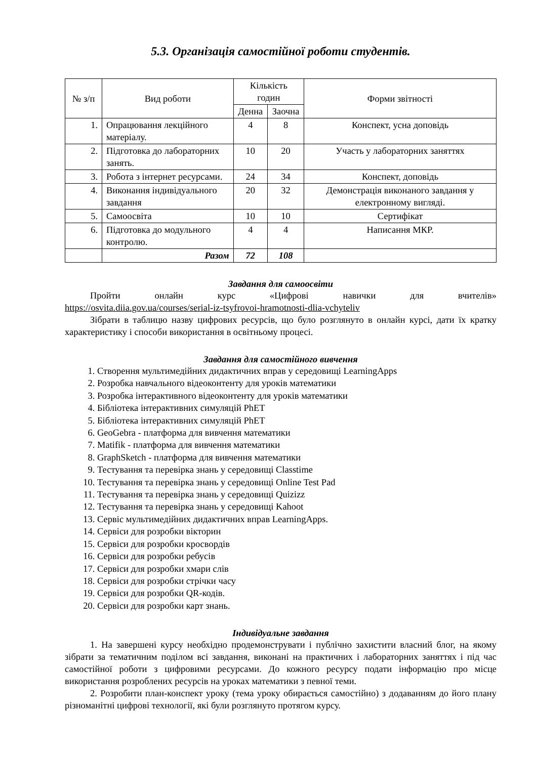5.3. Організація самостійної роботи студентів.
| № з/п | Вид роботи | Кількість годин | | Форми звітності |
| --- | --- | --- | --- | --- |
| | | Денна | Заочна | |
| 1. | Опрацювання лекційного матеріалу. | 4 | 8 | Конспект, усна доповідь |
| 2. | Підготовка до лабораторних занять. | 10 | 20 | Участь у лабораторних заняттях |
| 3. | Робота з інтернет ресурсами. | 24 | 34 | Конспект, доповідь |
| 4. | Виконання індивідуального завдання | 20 | 32 | Демонстрація виконаного завдання у електронному вигляді. |
| 5. | Самоосвіта | 10 | 10 | Сертифікат |
| 6. | Підготовка до модульного контролю. | 4 | 4 | Написання МКР. |
| | Разом | 72 | 108 | |
Завдання для самоосвіти
Пройти онлайн курс «Цифрові навички для вчителів»
https://osvita.diia.gov.ua/courses/serial-iz-tsyfrovoi-hramotnosti-dlia-vchyteliv
Зібрати в таблицю назву цифрових ресурсів, що було розглянуто в онлайн курсі, дати їх кратку характеристику і способи використання в освітньому процесі.
Завдання для самостійного вивчення
1. Створення мультимедійних дидактичних вправ у середовищі LearningApps
2. Розробка навчального відеоконтенту для уроків математики
3. Розробка інтерактивного відеоконтенту для уроків математики
4. Бібліотека інтерактивних симуляцій PhET
5. Бібліотека інтерактивних симуляцій PhET
6. GeoGebra - платформа для вивчення математики
7. Matifik - платформа для вивчення математики
8. GraphSketch - платформа для вивчення математики
9. Тестування та перевірка знань у середовищі Classtime
10. Тестування та перевірка знань у середовищі Online Test Pad
11. Тестування та перевірка знань у середовищі Quizizz
12. Тестування та перевірка знань у середовищі Kahoot
13. Сервіс мультимедійних дидактичних вправ LearningApps.
14. Сервіси для розробки вікторин
15. Сервіси для розробки кросвордів
16. Сервіси для розробки ребусів
17. Сервіси для розробки хмари слів
18. Сервіси для розробки стрічки часу
19. Сервіси для розробки QR-кодів.
20. Сервіси для розробки карт знань.
Індивідуальне завдання
1. На завершені курсу необхідно продемонструвати і публічно захистити власний блог, на якому зібрати за тематичним поділом всі завдання, виконані на практичних і лабораторних заняттях і під час самостійної роботи з цифровими ресурсами. До кожного ресурсу подати інформацію про місце використання розроблених ресурсів на уроках математики з певної теми.
2. Розробити план-конспект уроку (тема уроку обирається самостійно) з додаванням до його плану різноманітні цифрові технології, які були розглянуто протягом курсу.